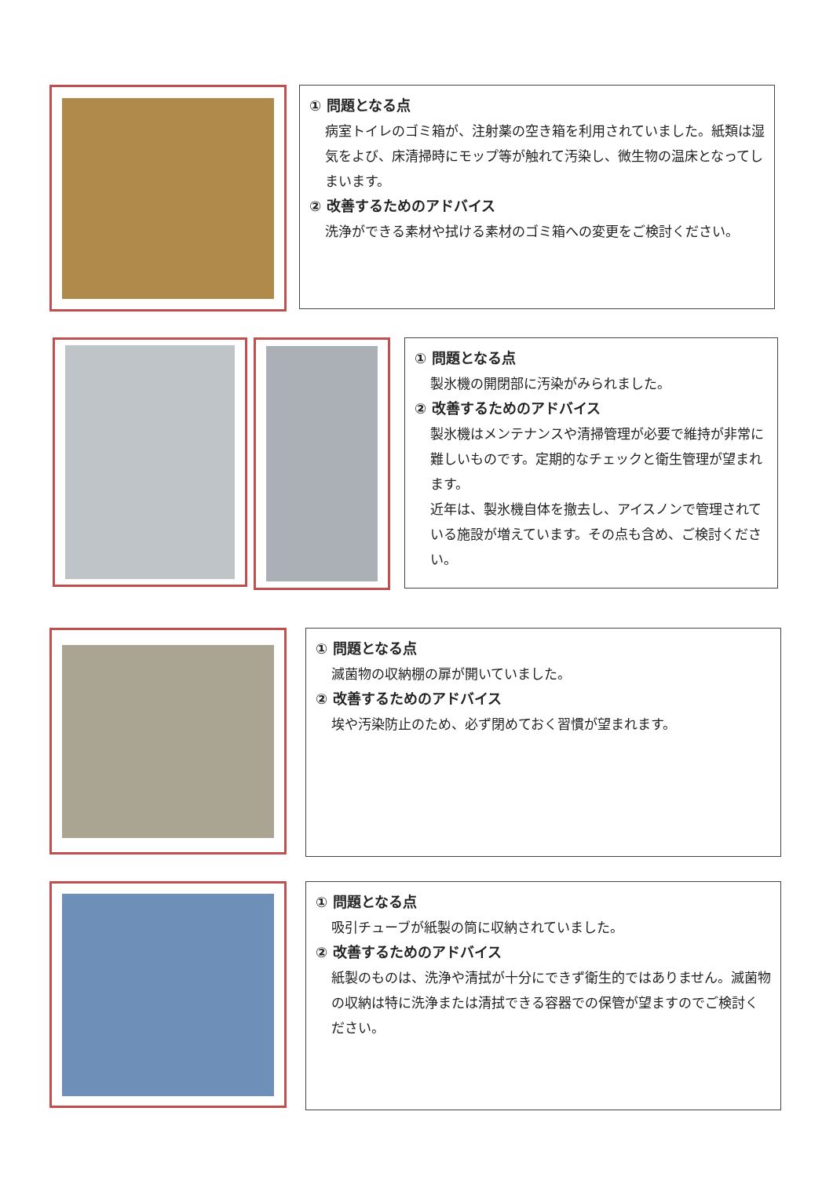① 問題となる点
病室トイレのゴミ箱が、注射薬の空き箱を利用されていました。紙類は湿気をよび、床清掃時にモップ等が触れて汚染し、微生物の温床となってしまいます。
② 改善するためのアドバイス
洗浄ができる素材や拭ける素材のゴミ箱への変更をご検討ください。
① 問題となる点
製氷機の開閉部に汚染がみられました。
② 改善するためのアドバイス
製氷機はメンテナンスや清掃管理が必要で維持が非常に難しいものです。定期的なチェックと衛生管理が望まれます。
近年は、製氷機自体を撤去し、アイスノンで管理されている施設が増えています。その点も含め、ご検討ください。
① 問題となる点
滅菌物の収納棚の扉が開いていました。
② 改善するためのアドバイス
埃や汚染防止のため、必ず閉めておく習慣が望まれます。
① 問題となる点
吸引チューブが紙製の筒に収納されていました。
② 改善するためのアドバイス
紙製のものは、洗浄や清拭が十分にできず衛生的ではありません。滅菌物の収納は特に洗浄または清拭できる容器での保管が望ますのでご検討ください。